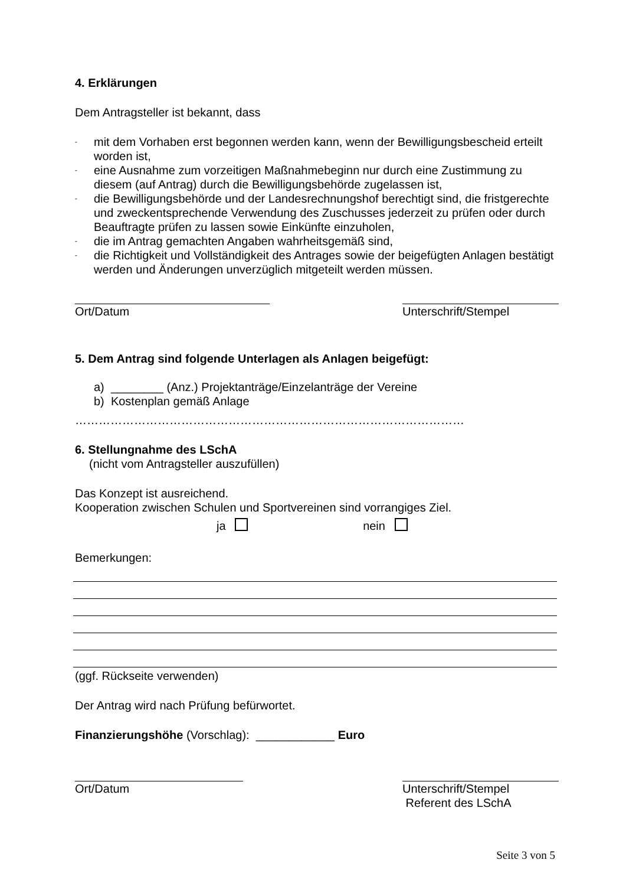4. Erklärungen
Dem Antragsteller ist bekannt, dass
- mit dem Vorhaben erst begonnen werden kann, wenn der Bewilligungsbescheid erteilt worden ist,
- eine Ausnahme zum vorzeitigen Maßnahmebeginn nur durch eine Zustimmung zu diesem (auf Antrag) durch die Bewilligungsbehörde zugelassen ist,
- die Bewilligungsbehörde und der Landesrechnungshof berechtigt sind, die fristgerechte und zweckentsprechende Verwendung des Zuschusses jederzeit zu prüfen oder durch Beauftragte prüfen zu lassen sowie Einkünfte einzuholen,
- die im Antrag gemachten Angaben wahrheitsgemäß sind,
- die Richtigkeit und Vollständigkeit des Antrages sowie der beigefügten Anlagen bestätigt werden und Änderungen unverzüglich mitgeteilt werden müssen.
Ort/Datum Unterschrift/Stempel
5. Dem Antrag sind folgende Unterlagen als Anlagen beigefügt:
a) ________ (Anz.) Projektanträge/Einzelanträge der Vereine
b) Kostenplan gemäß Anlage
………………………………………………………………………………………
6. Stellungnahme des LSchA
(nicht vom Antragsteller auszufüllen)
Das Konzept ist ausreichend.
Kooperation zwischen Schulen und Sportvereinen sind vorrangiges Ziel.
ja nein
Bemerkungen:
(ggf. Rückseite verwenden)
Der Antrag wird nach Prüfung befürwortet.
Finanzierungshöhe (Vorschlag): ____________ Euro
Ort/Datum Unterschrift/Stempel
Referent des LSchA
Seite 3 von 5